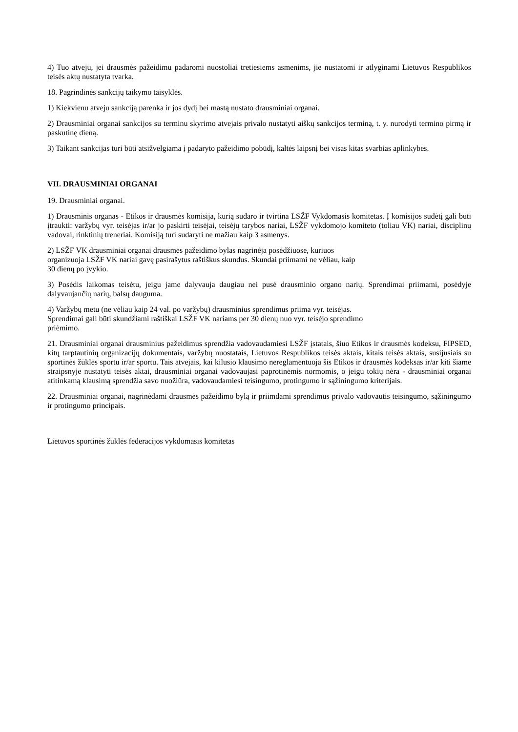4) Tuo atveju, jei drausmės pažeidimu padaromi nuostoliai tretiesiems asmenims, jie nustatomi ir atlyginami Lietuvos Respublikos teisės aktų nustatyta tvarka.
18. Pagrindinės sankcijų taikymo taisyklės.
1) Kiekvienu atveju sankciją parenka ir jos dydį bei mastą nustato drausminiai organai.
2) Drausminiai organai sankcijos su terminu skyrimo atvejais privalo nustatyti aiškų sankcijos terminą, t. y. nurodyti termino pirmą ir paskutinę dieną.
3) Taikant sankcijas turi būti atsižvelgiama į padaryto pažeidimo pobūdį, kaltės laipsnį bei visas kitas svarbias aplinkybes.
VII. DRAUSMINIAI ORGANAI
19. Drausminiai organai.
1) Drausminis organas - Etikos ir drausmės komisija, kurią sudaro ir tvirtina LSŽF Vykdomasis komitetas. Į komisijos sudėtį gali būti įtraukti: varžybų vyr. teisėjas ir/ar jo paskirti teisėjai, teisėjų tarybos nariai, LSŽF vykdomojo komiteto (toliau VK) nariai, disciplinų vadovai, rinktinių treneriai. Komisiją turi sudaryti ne mažiau kaip 3 asmenys.
2) LSŽF VK drausminiai organai drausmės pažeidimo bylas nagrinėja posėdžiuose, kuriuos
organizuoja LSŽF VK nariai gavę pasirašytus raštiškus skundus. Skundai priimami ne vėliau, kaip
30 dienų po įvykio.
3) Posėdis laikomas teisėtu, jeigu jame dalyvauja daugiau nei pusė drausminio organo narių. Sprendimai priimami, posėdyje dalyvaujančių narių, balsų dauguma.
4) Varžybų metu (ne vėliau kaip 24 val. po varžybų) drausminius sprendimus priima vyr. teisėjas.
Sprendimai gali būti skundžiami raštiškai LSŽF VK nariams per 30 dienų nuo vyr. teisėjo sprendimo
priėmimo.
21. Drausminiai organai drausminius pažeidimus sprendžia vadovaudamiesi LSŽF įstatais, šiuo Etikos ir drausmės kodeksu, FIPSED, kitų tarptautinių organizacijų dokumentais, varžybų nuostatais, Lietuvos Respublikos teisės aktais, kitais teisės aktais, susijusiais su sportinės žūklės sportu ir/ar sportu. Tais atvejais, kai kilusio klausimo nereglamentuoja šis Etikos ir drausmės kodeksas ir/ar kiti šiame straipsnyje nustatyti teisės aktai, drausminiai organai vadovaujasi paprotinėmis normomis, o jeigu tokių nėra - drausminiai organai atitinkamą klausimą sprendžia savo nuožiūra, vadovaudamiesi teisingumo, protingumo ir sąžiningumo kriterijais.
22. Drausminiai organai, nagrinėdami drausmės pažeidimo bylą ir priimdami sprendimus privalo vadovautis teisingumo, sąžiningumo ir protingumo principais.
Lietuvos sportinės žūklės federacijos vykdomasis komitetas